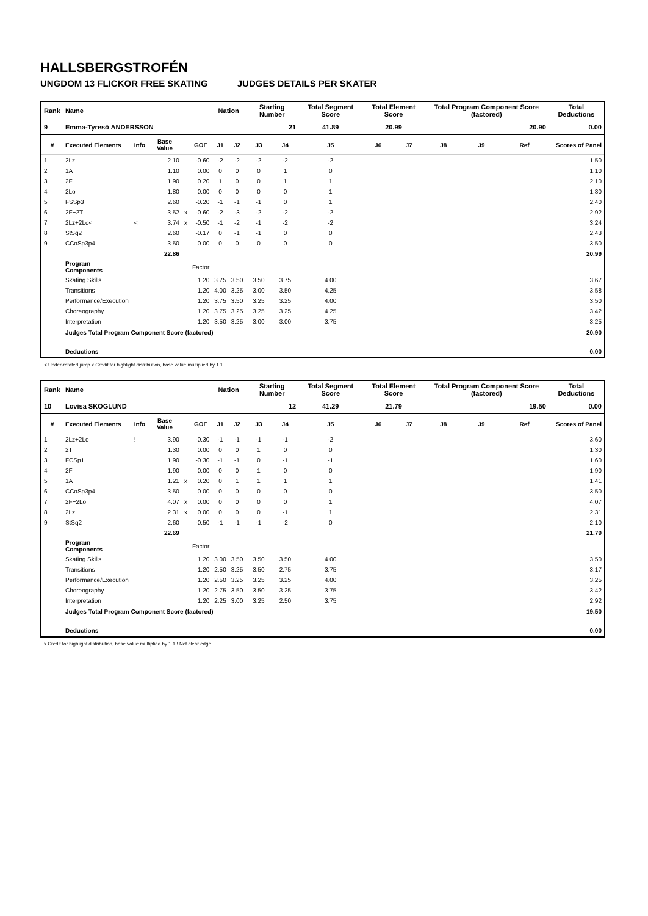HALLSBERGSTROFÉN
UNGDOM 13 FLICKOR FREE SKATING JUDGES DETAILS PER SKATER
| Rank | Name | | | | | Nation | | Starting Number | | Total Segment Score | Total Element Score | | Total Program Component Score (factored) | | | Total Deductions |
| --- | --- | --- | --- | --- | --- | --- | --- | --- | --- | --- | --- | --- | --- | --- | --- | --- |
| 9 | Emma-Tyresö ANDERSSON | | | | | | | 21 | | 41.89 | 20.99 | | 20.90 | | | 0.00 |
| # | Executed Elements | Info | Base Value | | GOE | J1 | J2 | J3 | J4 | J5 | J6 | J7 | J8 | J9 | Ref | Scores of Panel |
| 1 | 2Lz | | 2.10 | | -0.60 | -2 | -2 | -2 | -2 | -2 | | | | | | 1.50 |
| 2 | 1A | | 1.10 | | 0.00 | 0 | 0 | 0 | 1 | 0 | | | | | | 1.10 |
| 3 | 2F | | 1.90 | | 0.20 | 1 | 0 | 0 | 1 | 1 | | | | | | 2.10 |
| 4 | 2Lo | | 1.80 | | 0.00 | 0 | 0 | 0 | 0 | 1 | | | | | | 1.80 |
| 5 | FSSp3 | | 2.60 | | -0.20 | -1 | -1 | -1 | 0 | 1 | | | | | | 2.40 |
| 6 | 2F+2T | | 3.52 | x | -0.60 | -2 | -3 | -2 | -2 | -2 | | | | | | 2.92 |
| 7 | 2Lz+2Lo< | < | 3.74 | x | -0.50 | -1 | -2 | -1 | -2 | -2 | | | | | | 3.24 |
| 8 | StSq2 | | 2.60 | | -0.17 | 0 | -1 | -1 | 0 | 0 | | | | | | 2.43 |
| 9 | CCoSp3p4 | | 3.50 | | 0.00 | 0 | 0 | 0 | 0 | 0 | | | | | | 3.50 |
| | | | 22.86 | | | | | | | | | | | | | 20.99 |
| | Program Components | | | | Factor | | | | | | | | | | | |
| | Skating Skills | | | | 1.20 | 3.75 | 3.50 | 3.50 | 3.75 | 4.00 | | | | | | 3.67 |
| | Transitions | | | | 1.20 | 4.00 | 3.25 | 3.00 | 3.50 | 4.25 | | | | | | 3.58 |
| | Performance/Execution | | | | 1.20 | 3.75 | 3.50 | 3.25 | 3.25 | 4.00 | | | | | | 3.50 |
| | Choreography | | | | 1.20 | 3.75 | 3.25 | 3.25 | 3.25 | 4.25 | | | | | | 3.42 |
| | Interpretation | | | | 1.20 | 3.50 | 3.25 | 3.00 | 3.00 | 3.75 | | | | | | 3.25 |
| | Judges Total Program Component Score (factored) | | | | | | | | | | | | | | | 20.90 |
| | Deductions | | | | | | | | | | | | | | | 0.00 |
< Under-rotated jump x Credit for highlight distribution, base value multiplied by 1.1
| Rank | Name | | | | | Nation | | Starting Number | | Total Segment Score | Total Element Score | | Total Program Component Score (factored) | | | Total Deductions |
| --- | --- | --- | --- | --- | --- | --- | --- | --- | --- | --- | --- | --- | --- | --- | --- | --- |
| 10 | Lovisa SKOGLUND | | | | | | | 12 | | 41.29 | 21.79 | | 19.50 | | | 0.00 |
| # | Executed Elements | Info | Base Value | | GOE | J1 | J2 | J3 | J4 | J5 | J6 | J7 | J8 | J9 | Ref | Scores of Panel |
| 1 | 2Lz+2Lo | ! | 3.90 | | -0.30 | -1 | -1 | -1 | -1 | -2 | | | | | | 3.60 |
| 2 | 2T | | 1.30 | | 0.00 | 0 | 0 | 1 | 0 | 0 | | | | | | 1.30 |
| 3 | FCSp1 | | 1.90 | | -0.30 | -1 | -1 | 0 | -1 | -1 | | | | | | 1.60 |
| 4 | 2F | | 1.90 | | 0.00 | 0 | 0 | 1 | 0 | 0 | | | | | | 1.90 |
| 5 | 1A | | 1.21 | x | 0.20 | 0 | 1 | 1 | 1 | 1 | | | | | | 1.41 |
| 6 | CCoSp3p4 | | 3.50 | | 0.00 | 0 | 0 | 0 | 0 | 0 | | | | | | 3.50 |
| 7 | 2F+2Lo | | 4.07 | x | 0.00 | 0 | 0 | 0 | 0 | 1 | | | | | | 4.07 |
| 8 | 2Lz | | 2.31 | x | 0.00 | 0 | 0 | 0 | -1 | 1 | | | | | | 2.31 |
| 9 | StSq2 | | 2.60 | | -0.50 | -1 | -1 | -1 | -2 | 0 | | | | | | 2.10 |
| | | | 22.69 | | | | | | | | | | | | | 21.79 |
| | Program Components | | | | Factor | | | | | | | | | | | |
| | Skating Skills | | | | 1.20 | 3.00 | 3.50 | 3.50 | 3.50 | 4.00 | | | | | | 3.50 |
| | Transitions | | | | 1.20 | 2.50 | 3.25 | 3.50 | 2.75 | 3.75 | | | | | | 3.17 |
| | Performance/Execution | | | | 1.20 | 2.50 | 3.25 | 3.25 | 3.25 | 4.00 | | | | | | 3.25 |
| | Choreography | | | | 1.20 | 2.75 | 3.50 | 3.50 | 3.25 | 3.75 | | | | | | 3.42 |
| | Interpretation | | | | 1.20 | 2.25 | 3.00 | 3.25 | 2.50 | 3.75 | | | | | | 2.92 |
| | Judges Total Program Component Score (factored) | | | | | | | | | | | | | | | 19.50 |
| | Deductions | | | | | | | | | | | | | | | 0.00 |
x Credit for highlight distribution, base value multiplied by 1.1 ! Not clear edge